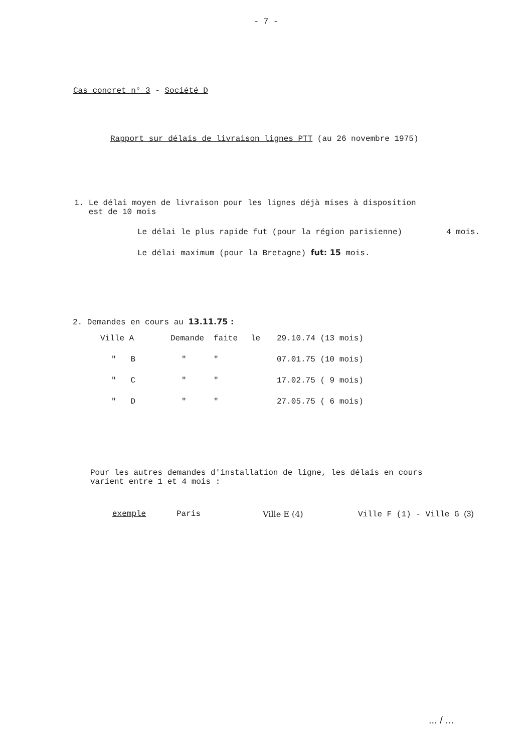- 7 -
Cas concret n° 3 - Société D
Rapport sur délais de livraison lignes PTT (au 26 novembre 1975)
1. Le délai moyen de livraison pour les lignes déjà mises à disposition
est de 10 mois
Le délai le plus rapide fut (pour la région parisienne) 4 mois.
Le délai maximum (pour la Bretagne) fut: 15 mois.
2. Demandes en cours au 13.11.75 :
| Ville A | Demande | faite | le | 29.10.74 (13 mois) |
| " B | " | " | | 07.01.75 (10 mois) |
| " C | " | " | | 17.02.75 ( 9 mois) |
| " D | " | " | | 27.05.75 ( 6 mois) |
Pour les autres demandes d'installation de ligne, les délais en cours
varient entre 1 et 4 mois :
exemple Paris Ville E (4) Ville F (1) - Ville G (3)
... / ...